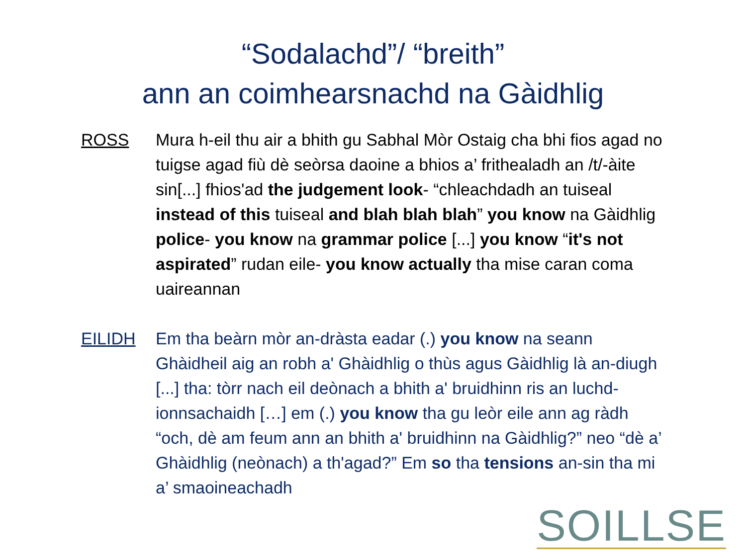“Sodalachd”/ “breith”
ann an coimhearsnachd na Gàidhlig
ROSS Mura h-eil thu air a bhith gu Sabhal Mòr Ostaig cha bhi fios agad no tuigse agad fiù dè seòrsa daoine a bhios a’ frithealadh an /t/-àite sin[...] fhios'ad the judgement look- “chleachdadh an tuiseal instead of this tuiseal and blah blah blah” you know na Gàidhlig police- you know na grammar police [...] you know “it's not aspirated” rudan eile- you know actually tha mise caran coma uaireannan
EILIDH Em tha beàrn mòr an-dràsta eadar (.) you know na seann Ghàidheil aig an robh a' Ghàidhlig o thùs agus Gàidhlig là an-diugh [...] tha: tòrr nach eil deònach a bhith a' bruidhinn ris an luchd-ionnsachaidh […] em (.) you know tha gu leòr eile ann ag ràdh “och, dè am feum ann an bhith a' bruidhinn na Gàidhlig?” neo “dè a’ Ghàidhlig (neònach) a th'agad?” Em so tha tensions an-sin tha mi a’ smaoineachadh
SOILLSE